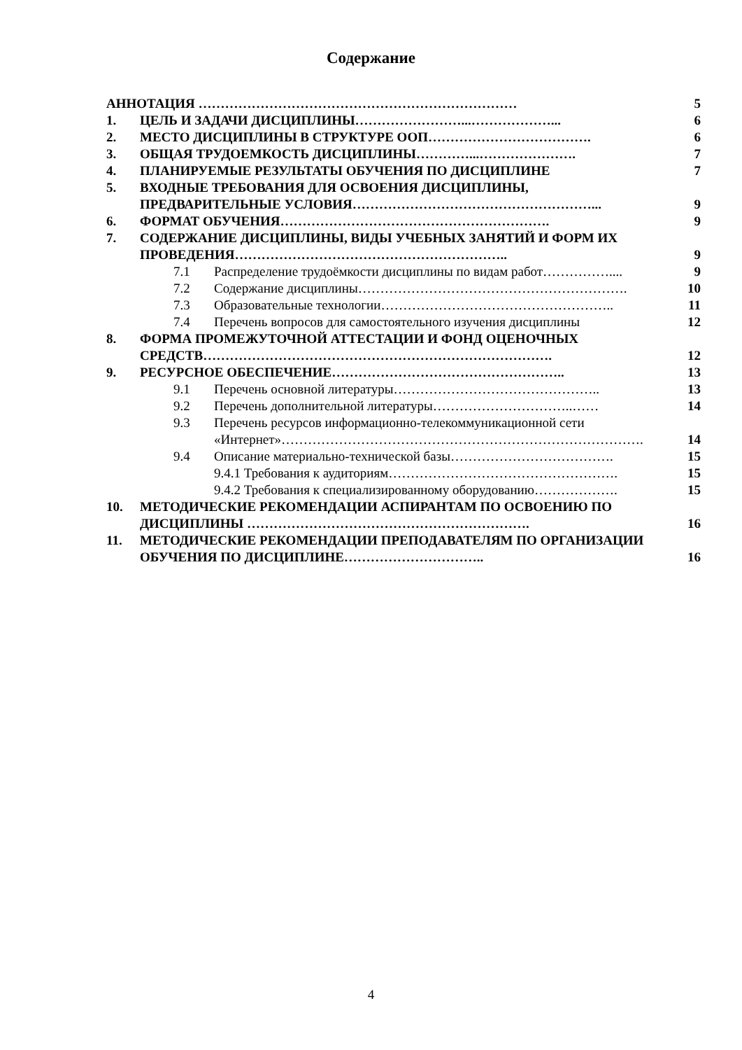Содержание
| АННОТАЦИЯ ……………………………………………………………… | | | 5 |
| 1. | ЦЕЛЬ И ЗАДАЧИ ДИСЦИПЛИНЫ……………………...………………... | | 6 |
| 2. | МЕСТО ДИСЦИПЛИНЫ В СТРУКТУРЕ ООП………………………………. | | 6 |
| 3. | ОБЩАЯ ТРУДОЕМКОСТЬ ДИСЦИПЛИНЫ…………...…………………. | | 7 |
| 4. | ПЛАНИРУЕМЫЕ РЕЗУЛЬТАТЫ ОБУЧЕНИЯ ПО ДИСЦИПЛИНЕ | | 7 |
| 5. | ВХОДНЫЕ ТРЕБОВАНИЯ ДЛЯ ОСВОЕНИЯ ДИСЦИПЛИНЫ, ПРЕДВАРИТЕЛЬНЫЕ УСЛОВИЯ………………………………………………... | | 9 |
| 6. | ФОРМАТ ОБУЧЕНИЯ……………………………………………………. | | 9 |
| 7. | СОДЕРЖАНИЕ ДИСЦИПЛИНЫ, ВИДЫ УЧЕБНЫХ ЗАНЯТИЙ И ФОРМ ИХ ПРОВЕДЕНИЯ…………………………………………………….. | | 9 |
| | 7.1 | Распределение трудоёмкости дисциплины по видам работ…………….... | 9 |
| | 7.2 | Содержание дисциплины……………………………………………………. | 10 |
| | 7.3 | Образовательные технологии…………………………………………….. | 11 |
| | 7.4 | Перечень вопросов для самостоятельного изучения дисциплины | 12 |
| 8. | ФОРМА ПРОМЕЖУТОЧНОЙ АТТЕСТАЦИИ И ФОНД ОЦЕНОЧНЫХ СРЕДСТВ……………………………………………………………………. | | 12 |
| 9. | РЕСУРСНОЕ ОБЕСПЕЧЕНИЕ…………………………………………….. | | 13 |
| | 9.1 | Перечень основной литературы……………………………………….. | 13 |
| | 9.2 | Перечень дополнительной литературы…………………………..…… | 14 |
| | 9.3 | Перечень ресурсов информационно-телекоммуникационной сети «Интернет»………………………………………………………………………. | 14 |
| | 9.4 | Описание материально-технической базы………………………………. | 15 |
| | | 9.4.1 Требования к аудиториям……………………………………………. | 15 |
| | | 9.4.2 Требования к специализированному оборудованию………………. | 15 |
| 10. | МЕТОДИЧЕСКИЕ РЕКОМЕНДАЦИИ АСПИРАНТАМ ПО ОСВОЕНИЮ ПО ДИСЦИПЛИНЫ ………………………………………………………. | | 16 |
| 11. | МЕТОДИЧЕСКИЕ РЕКОМЕНДАЦИИ ПРЕПОДАВАТЕЛЯМ ПО ОРГАНИЗАЦИИ ОБУЧЕНИЯ ПО ДИСЦИПЛИНЕ………………………….. | | 16 |
4